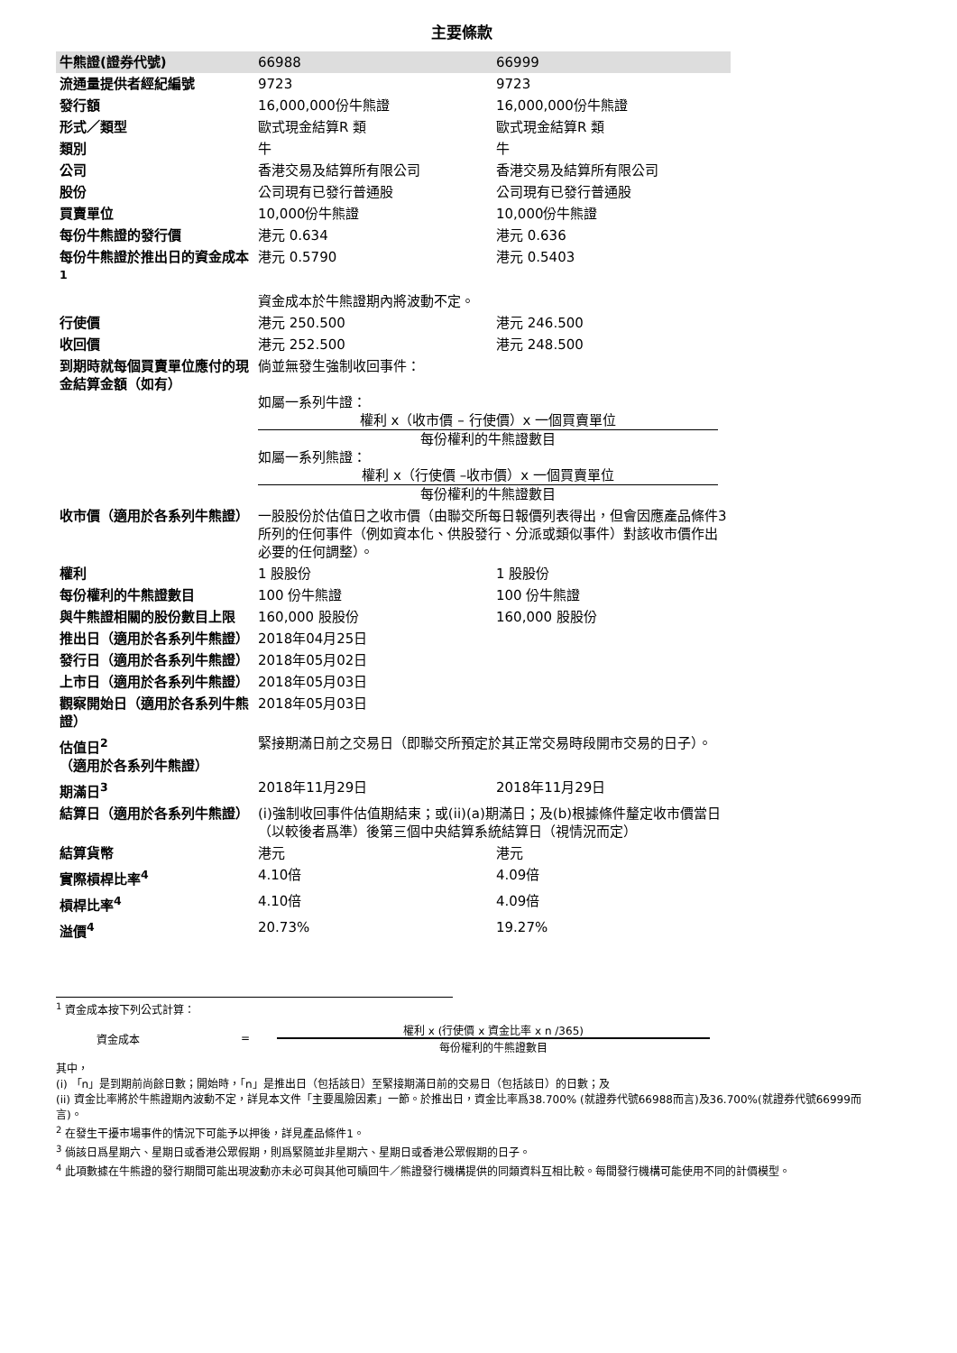主要條款
| 牛熊證(證券代號) | 66988 | 66999 |
| 流通量提供者經紀編號 | 9723 | 9723 |
| 發行額 | 16,000,000份牛熊證 | 16,000,000份牛熊證 |
| 形式／類型 | 歐式現金結算R 類 | 歐式現金結算R 類 |
| 類別 | 牛 | 牛 |
| 公司 | 香港交易及結算所有限公司 | 香港交易及結算所有限公司 |
| 股份 | 公司現有已發行普通股 | 公司現有已發行普通股 |
| 買賣單位 | 10,000份牛熊證 | 10,000份牛熊證 |
| 每份牛熊證的發行價 | 港元 0.634 | 港元 0.636 |
| 每份牛熊證於推出日的資金成本<sup>1</sup> | 港元 0.5790 | 港元 0.5403 |
| | 資金成本於牛熊證期內將波動不定。 | |
| 行使價 | 港元 250.500 | 港元 246.500 |
| 收回價 | 港元 252.500 | 港元 248.500 |
| 到期時就每個買賣單位應付的現金結算金額（如有） | 倘並無發生強制收回事件： 如屬一系列牛證： 權利 x（收市價 – 行使價）x 一個買賣單位 每份權利的牛熊證數目 如屬一系列熊證： 權利 x（行使價 –收市價）x 一個買賣單位 每份權利的牛熊證數目 | |
| 收市價（適用於各系列牛熊證） | 一股股份於估值日之收市價（由聯交所每日報價列表得出，但會因應產品條件3所列的任何事件（例如資本化、供股發行、分派或類似事件）對該收市價作出必要的任何調整）。 | |
| 權利 | 1 股股份 | 1 股股份 |
| 每份權利的牛熊證數目 | 100 份牛熊證 | 100 份牛熊證 |
| 與牛熊證相關的股份數目上限 | 160,000 股股份 | 160,000 股股份 |
| 推出日（適用於各系列牛熊證） | 2018年04月25日 | |
| 發行日（適用於各系列牛熊證） | 2018年05月02日 | |
| 上市日（適用於各系列牛熊證） | 2018年05月03日 | |
| 觀察開始日（適用於各系列牛熊證） | 2018年05月03日 | |
| 估值日<sup>2</sup>（適用於各系列牛熊證） | 緊接期滿日前之交易日（即聯交所預定於其正常交易時段開市交易的日子）。 | |
| 期滿日<sup>3</sup> | 2018年11月29日 | 2018年11月29日 |
| 結算日（適用於各系列牛熊證） | (i)強制收回事件估值期結束；或(ii)(a)期滿日；及(b)根據條件釐定收市價當日（以較後者爲準）後第三個中央結算系統結算日（視情況而定） | |
| 結算貨幣 | 港元 | 港元 |
| 實際槓桿比率<sup>4</sup> | 4.10倍 | 4.09倍 |
| 槓桿比率<sup>4</sup> | 4.10倍 | 4.09倍 |
| 溢價<sup>4</sup> | 20.73% | 19.27% |
<sup>1</sup> 資金成本按下列公式計算：
資金成本 =
權利 x (行使價 x 資金比率 x n /365)
每份權利的牛熊證數目
其中，
(i) 「n」是到期前尚餘日數；開始時，「n」是推出日（包括該日）至緊接期滿日前的交易日（包括該日）的日數；及
(ii) 資金比率將於牛熊證期內波動不定，詳見本文件「主要風險因素」一節。於推出日，資金比率爲38.700% (就證券代號66988而言)及36.700%(就證券代號66999而言)。
<sup>2</sup> 在發生干擾市場事件的情況下可能予以押後，詳見產品條件1。
<sup>3</sup> 倘該日爲星期六、星期日或香港公眾假期，則爲緊隨並非星期六、星期日或香港公眾假期的日子。
<sup>4</sup> 此項數據在牛熊證的發行期間可能出現波動亦未必可與其他可贖回牛／熊證發行機構提供的同類資料互相比較。每間發行機構可能使用不同的計價模型。